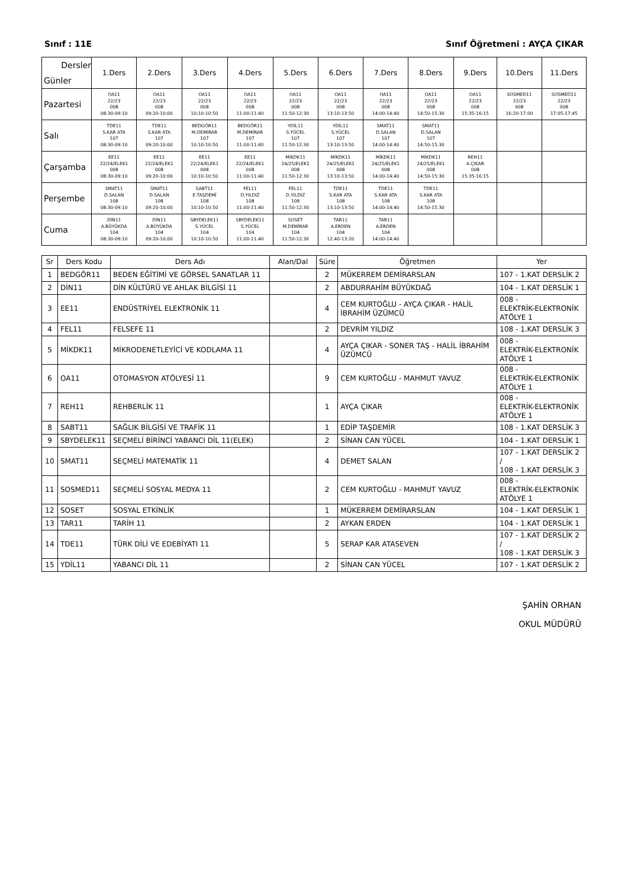Sınıf : 11E Sınıf Öğretmeni : AYÇA ÇIKAR
| Dersler Günler | 1.Ders | 2.Ders | 3.Ders | 4.Ders | 5.Ders | 6.Ders | 7.Ders | 8.Ders | 9.Ders | 10.Ders | 11.Ders |
| Pazartesi | OA11 22/23 008 08:30-09:10 | OA11 22/23 008 09:20-10:00 | OA11 22/23 008 10:10-10:50 | OA11 22/23 008 11:00-11:40 | OA11 22/23 008 11:50-12:30 | OA11 22/23 008 13:10-13:50 | OA11 22/23 008 14:00-14:40 | OA11 22/23 008 14:50-15:30 | OA11 22/23 008 15:35-16:15 | SOSMED11 22/23 008 16:20-17:00 | SOSMED11 22/23 008 17:05-17:45 |
| Salı | TDE11 S.KAR ATA 107 08:30-09:10 | TDE11 S.KAR ATA 107 09:20-10:00 | BEDGÖR11 M.DEMİRAR 107 10:10-10:50 | BEDGÖR11 M.DEMİRAR 107 11:00-11:40 | YDİL11 S.YÜCEL 107 11:50-12:30 | YDİL11 S.YÜCEL 107 13:10-13:50 | SMAT11 D.SALAN 107 14:00-14:40 | SMAT11 D.SALAN 107 14:50-15:30 | | | |
| Çarşamba | EE11 22/24/ELEK1 008 08:30-09:10 | EE11 22/24/ELEK1 008 09:20-10:00 | EE11 22/24/ELEK1 008 10:10-10:50 | EE11 22/24/ELEK1 008 11:00-11:40 | MİKDK11 24/25/ELEK1 008 11:50-12:30 | MİKDK11 24/25/ELEK1 008 13:10-13:50 | MİKDK11 24/25/ELEK1 008 14:00-14:40 | MİKDK11 24/25/ELEK1 008 14:50-15:30 | REH11 A.ÇIKAR 008 15:35-16:15 | | |
| Perşembe | SMAT11 D.SALAN 108 08:30-09:10 | SMAT11 D.SALAN 108 09:20-10:00 | SABT11 E.TAŞDEMİ 108 10:10-10:50 | FEL11 D.YILDIZ 108 11:00-11:40 | FEL11 D.YILDIZ 108 11:50-12:30 | TDE11 S.KAR ATA 108 13:10-13:50 | TDE11 S.KAR ATA 108 14:00-14:40 | TDE11 S.KAR ATA 108 14:50-15:30 | | | |
| Cuma | DİN11 A.BÜYÜKDA 104 08:30-09:10 | DİN11 A.BÜYÜKDA 104 09:20-10:00 | SBYDELEK11 S.YÜCEL 104 10:10-10:50 | SBYDELEK11 S.YÜCEL 104 11:00-11:40 | SOSET M.DEMİRAR 104 11:50-12:30 | TAR11 A.ERDEN 104 12:40-13:20 | TAR11 A.ERDEN 104 14:00-14:40 | | | | |
| Sr | Ders Kodu | Ders Adı | Alan/Dal | Süre | Öğretmen | Yer |
| 1 | BEDGÖR11 | BEDEN EĞİTİMİ VE GÖRSEL SANATLAR 11 | | 2 | MÜKERREM DEMİRARSLAN | 107 - 1.KAT DERSLİK 2 |
| 2 | DİN11 | DİN KÜLTÜRÜ VE AHLAK BİLGİSİ 11 | | 2 | ABDURRAHİM BÜYÜKDAĞ | 104 - 1.KAT DERSLİK 1 |
| 3 | EE11 | ENDÜSTRİYEL ELEKTRONİK 11 | | 4 | CEM KURTOĞLU - AYÇA ÇIKAR - HALİL İBRAHİM ÜZÜMCÜ | 008 - ELEKTRİK-ELEKTRONİK ATÖLYE 1 |
| 4 | FEL11 | FELSEFE 11 | | 2 | DEVRİM YILDIZ | 108 - 1.KAT DERSLİK 3 |
| 5 | MİKDK11 | MİKRODENETLEYİCİ VE KODLAMA 11 | | 4 | AYÇA ÇIKAR - SONER TAŞ - HALİL İBRAHİM ÜZÜMCÜ | 008 - ELEKTRİK-ELEKTRONİK ATÖLYE 1 |
| 6 | OA11 | OTOMASYON ATÖLYESİ 11 | | 9 | CEM KURTOĞLU - MAHMUT YAVUZ | 008 - ELEKTRİK-ELEKTRONİK ATÖLYE 1 |
| 7 | REH11 | REHBERLİK 11 | | 1 | AYÇA ÇIKAR | 008 - ELEKTRİK-ELEKTRONİK ATÖLYE 1 |
| 8 | SABT11 | SAĞLIK BİLGİSİ VE TRAFİK 11 | | 1 | EDİP TAŞDEMİR | 108 - 1.KAT DERSLİK 3 |
| 9 | SBYDELEK11 | SEÇMELİ BİRİNCİ YABANCI DİL 11(ELEK) | | 2 | SİNAN CAN YÜCEL | 104 - 1.KAT DERSLİK 1 |
| 10 | SMAT11 | SEÇMELİ MATEMATİK 11 | | 4 | DEMET SALAN | 107 - 1.KAT DERSLİK 2 / 108 - 1.KAT DERSLİK 3 |
| 11 | SOSMED11 | SEÇMELİ SOSYAL MEDYA 11 | | 2 | CEM KURTOĞLU - MAHMUT YAVUZ | 008 - ELEKTRİK-ELEKTRONİK ATÖLYE 1 |
| 12 | SOSET | SOSYAL ETKİNLİK | | 1 | MÜKERREM DEMİRARSLAN | 104 - 1.KAT DERSLİK 1 |
| 13 | TAR11 | TARİH 11 | | 2 | AYKAN ERDEN | 104 - 1.KAT DERSLİK 1 |
| 14 | TDE11 | TÜRK DİLİ VE EDEBİYATI 11 | | 5 | SERAP KAR ATASEVEN | 107 - 1.KAT DERSLİK 2 / 108 - 1.KAT DERSLİK 3 |
| 15 | YDİL11 | YABANCI DİL 11 | | 2 | SİNAN CAN YÜCEL | 107 - 1.KAT DERSLİK 2 |
ŞAHİN ORHAN
OKUL MÜDÜRÜ